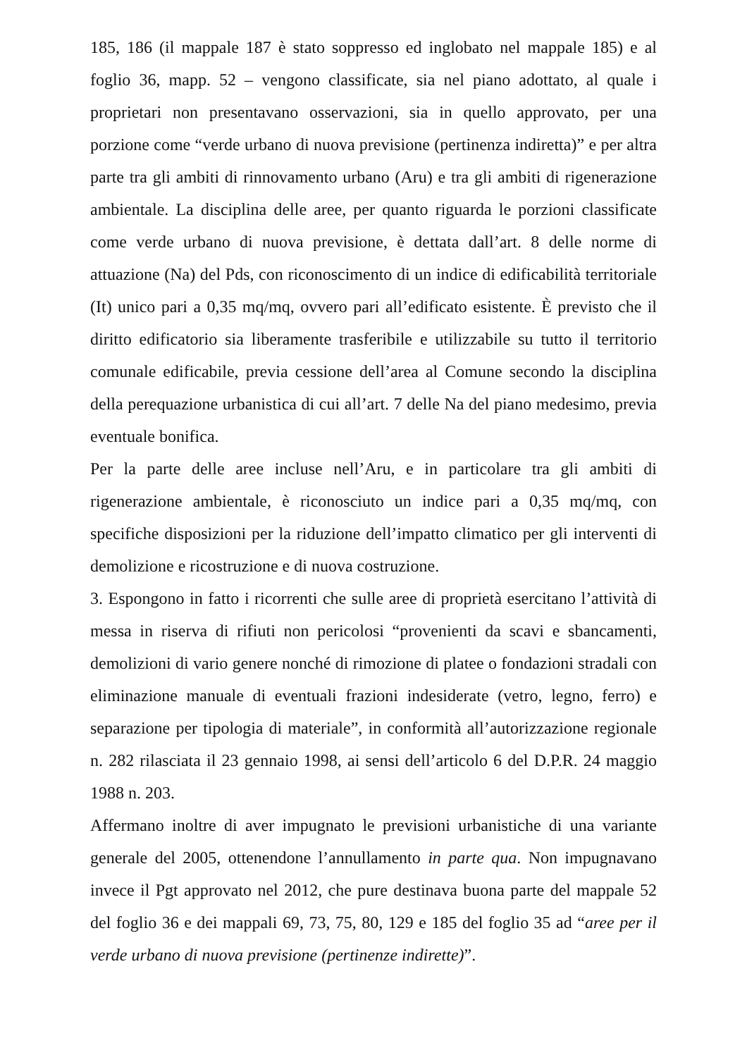185, 186 (il mappale 187 è stato soppresso ed inglobato nel mappale 185) e al foglio 36, mapp. 52 – vengono classificate, sia nel piano adottato, al quale i proprietari non presentavano osservazioni, sia in quello approvato, per una porzione come “verde urbano di nuova previsione (pertinenza indiretta)” e per altra parte tra gli ambiti di rinnovamento urbano (Aru) e tra gli ambiti di rigenerazione ambientale. La disciplina delle aree, per quanto riguarda le porzioni classificate come verde urbano di nuova previsione, è dettata dall’art. 8 delle norme di attuazione (Na) del Pds, con riconoscimento di un indice di edificabilità territoriale (It) unico pari a 0,35 mq/mq, ovvero pari all’edificato esistente. È previsto che il diritto edificatorio sia liberamente trasferibile e utilizzabile su tutto il territorio comunale edificabile, previa cessione dell’area al Comune secondo la disciplina della perequazione urbanistica di cui all’art. 7 delle Na del piano medesimo, previa eventuale bonifica.
Per la parte delle aree incluse nell’Aru, e in particolare tra gli ambiti di rigenerazione ambientale, è riconosciuto un indice pari a 0,35 mq/mq, con specifiche disposizioni per la riduzione dell’impatto climatico per gli interventi di demolizione e ricostruzione e di nuova costruzione.
3. Espongono in fatto i ricorrenti che sulle aree di proprietà esercitano l’attività di messa in riserva di rifiuti non pericolosi “provenienti da scavi e sbancamenti, demolizioni di vario genere nonché di rimozione di platee o fondazioni stradali con eliminazione manuale di eventuali frazioni indesiderate (vetro, legno, ferro) e separazione per tipologia di materiale”, in conformità all’autorizzazione regionale n. 282 rilasciata il 23 gennaio 1998, ai sensi dell’articolo 6 del D.P.R. 24 maggio 1988 n. 203.
Affermano inoltre di aver impugnato le previsioni urbanistiche di una variante generale del 2005, ottenendone l’annullamento in parte qua. Non impugnavano invece il Pgt approvato nel 2012, che pure destinava buona parte del mappale 52 del foglio 36 e dei mappali 69, 73, 75, 80, 129 e 185 del foglio 35 ad “aree per il verde urbano di nuova previsione (pertinenze indirette)”.